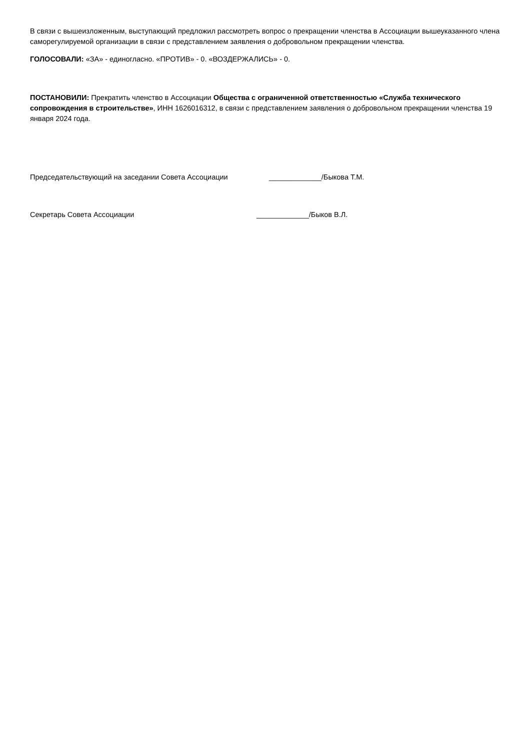В связи с вышеизложенным, выступающий предложил рассмотреть вопрос о прекращении членства в Ассоциации вышеуказанного члена саморегулируемой организации в связи с представлением заявления о добровольном прекращении членства.
ГОЛОСОВАЛИ: «ЗА» - единогласно. «ПРОТИВ» - 0. «ВОЗДЕРЖАЛИСЬ» - 0.
ПОСТАНОВИЛИ: Прекратить членство в Ассоциации Общества с ограниченной ответственностью «Служба технического сопровождения в строительстве», ИНН 1626016312, в связи с представлением заявления о добровольном прекращении членства 19 января 2024 года.
Председательствующий на заседании Совета Ассоциации _____________/Быкова Т.М.
Секретарь Совета Ассоциации _____________/Быков В.Л.